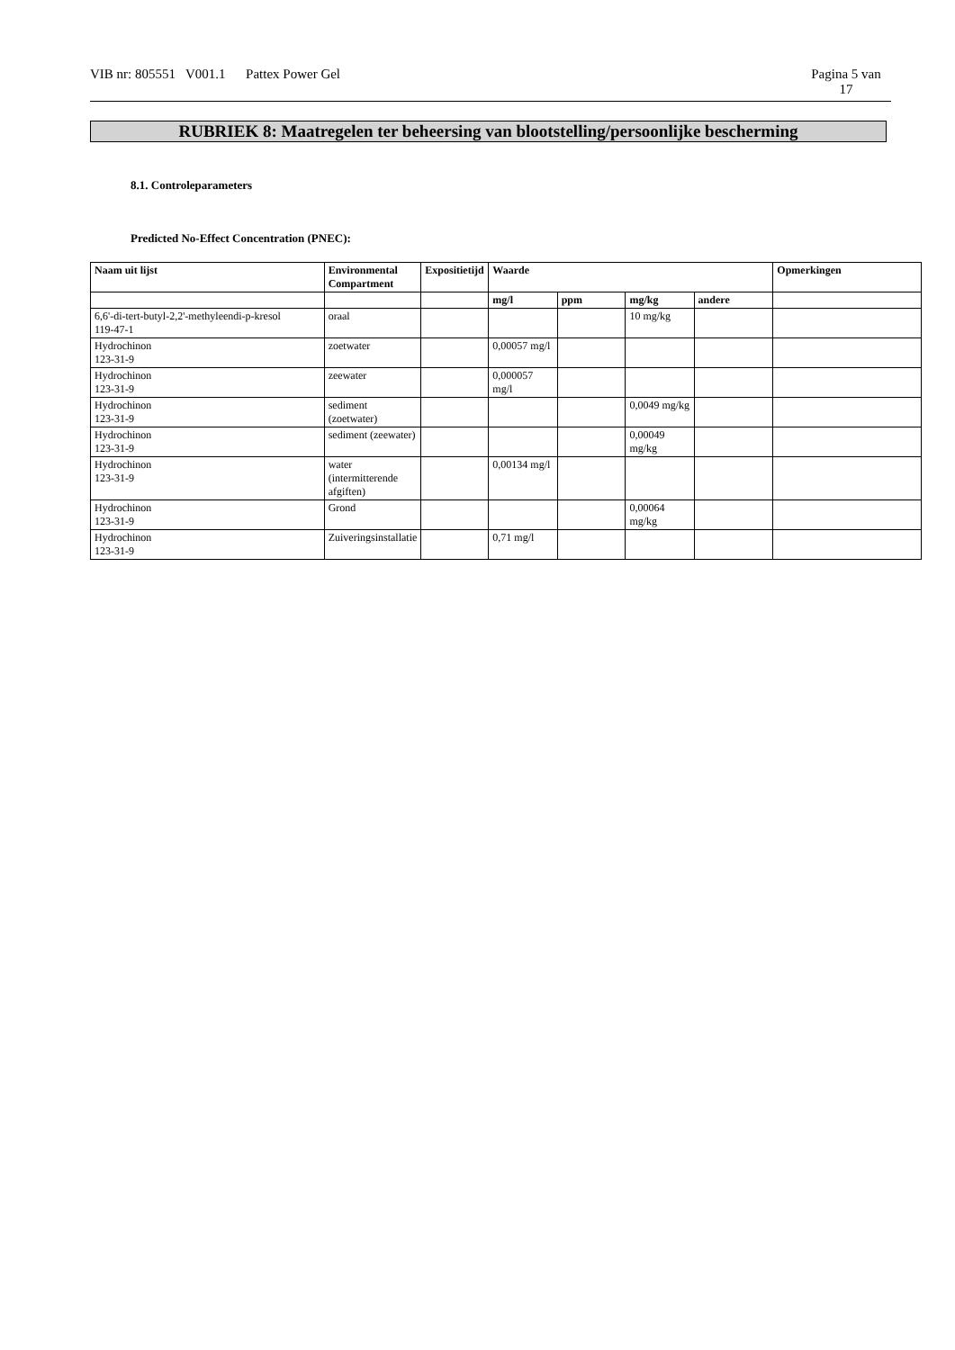VIB nr: 805551 V001.1 Pattex Power Gel Pagina 5 van
17
RUBRIEK 8: Maatregelen ter beheersing van blootstelling/persoonlijke bescherming
8.1. Controleparameters
Predicted No-Effect Concentration (PNEC):
| Naam uit lijst | Environmental Compartment | Expositietijd | Waarde | | | | Opmerkingen |
| --- | --- | --- | --- | --- | --- | --- | --- |
| | | | mg/l | ppm | mg/kg | andere | |
| 6,6'-di-tert-butyl-2,2'-methyleendi-p-kresol 119-47-1 | oraal | | | | 10 mg/kg | | |
| Hydrochinon 123-31-9 | zoetwater | | 0,00057 mg/l | | | | |
| Hydrochinon 123-31-9 | zeewater | | 0,000057 mg/l | | | | |
| Hydrochinon 123-31-9 | sediment (zoetwater) | | | | 0,0049 mg/kg | | |
| Hydrochinon 123-31-9 | sediment (zeewater) | | | | 0,00049 mg/kg | | |
| Hydrochinon 123-31-9 | water (intermitterende afgiften) | | 0,00134 mg/l | | | | |
| Hydrochinon 123-31-9 | Grond | | | | 0,00064 mg/kg | | |
| Hydrochinon 123-31-9 | Zuiveringsinstallatie | | 0,71 mg/l | | | | |